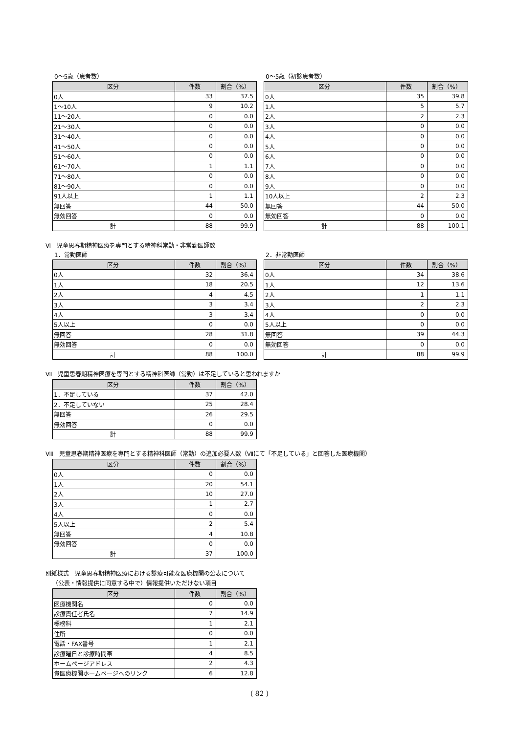0～5歳（患者数）
| 区分 | 件数 | 割合（%） |
| --- | --- | --- |
| 0人 | 33 | 37.5 |
| 1～10人 | 9 | 10.2 |
| 11～20人 | 0 | 0.0 |
| 21～30人 | 0 | 0.0 |
| 31～40人 | 0 | 0.0 |
| 41～50人 | 0 | 0.0 |
| 51～60人 | 0 | 0.0 |
| 61～70人 | 1 | 1.1 |
| 71～80人 | 0 | 0.0 |
| 81～90人 | 0 | 0.0 |
| 91人以上 | 1 | 1.1 |
| 無回答 | 44 | 50.0 |
| 無効回答 | 0 | 0.0 |
| 計 | 88 | 99.9 |
0～5歳（初診患者数）
| 区分 | 件数 | 割合（%） |
| --- | --- | --- |
| 0人 | 35 | 39.8 |
| 1人 | 5 | 5.7 |
| 2人 | 2 | 2.3 |
| 3人 | 0 | 0.0 |
| 4人 | 0 | 0.0 |
| 5人 | 0 | 0.0 |
| 6人 | 0 | 0.0 |
| 7人 | 0 | 0.0 |
| 8人 | 0 | 0.0 |
| 9人 | 0 | 0.0 |
| 10人以上 | 2 | 2.3 |
| 無回答 | 44 | 50.0 |
| 無効回答 | 0 | 0.0 |
| 計 | 88 | 100.1 |
Ⅵ　児童思春期精神医療を専門とする精神科常勤・非常勤医師数
1．常勤医師
| 区分 | 件数 | 割合（%） |
| --- | --- | --- |
| 0人 | 32 | 36.4 |
| 1人 | 18 | 20.5 |
| 2人 | 4 | 4.5 |
| 3人 | 3 | 3.4 |
| 4人 | 3 | 3.4 |
| 5人以上 | 0 | 0.0 |
| 無回答 | 28 | 31.8 |
| 無効回答 | 0 | 0.0 |
| 計 | 88 | 100.0 |
2．非常勤医師
| 区分 | 件数 | 割合（%） |
| --- | --- | --- |
| 0人 | 34 | 38.6 |
| 1人 | 12 | 13.6 |
| 2人 | 1 | 1.1 |
| 3人 | 2 | 2.3 |
| 4人 | 0 | 0.0 |
| 5人以上 | 0 | 0.0 |
| 無回答 | 39 | 44.3 |
| 無効回答 | 0 | 0.0 |
| 計 | 88 | 99.9 |
Ⅶ　児童思春期精神医療を専門とする精神科医師（常勤）は不足していると思われますか
| 区分 | 件数 | 割合（%） |
| --- | --- | --- |
| 1．不足している | 37 | 42.0 |
| 2．不足していない | 25 | 28.4 |
| 無回答 | 26 | 29.5 |
| 無効回答 | 0 | 0.0 |
| 計 | 88 | 99.9 |
Ⅷ　児童思春期精神医療を専門とする精神科医師（常勤）の追加必要人数（Ⅶにて「不足している」と回答した医療機関）
| 区分 | 件数 | 割合（%） |
| --- | --- | --- |
| 0人 | 0 | 0.0 |
| 1人 | 20 | 54.1 |
| 2人 | 10 | 27.0 |
| 3人 | 1 | 2.7 |
| 4人 | 0 | 0.0 |
| 5人以上 | 2 | 5.4 |
| 無回答 | 4 | 10.8 |
| 無効回答 | 0 | 0.0 |
| 計 | 37 | 100.0 |
別紙様式　児童思春期精神医療における診療可能な医療機関の公表について
（公表・情報提供に同意する中で）情報提供いただけない項目
| 区分 | 件数 | 割合（%） |
| --- | --- | --- |
| 医療機関名 | 0 | 0.0 |
| 診療責任者氏名 | 7 | 14.9 |
| 標榜科 | 1 | 2.1 |
| 住所 | 0 | 0.0 |
| 電話・FAX番号 | 1 | 2.1 |
| 診療曜日と診療時間帯 | 4 | 8.5 |
| ホームページアドレス | 2 | 4.3 |
| 貴医療機関ホームページへのリンク | 6 | 12.8 |
( 82 )